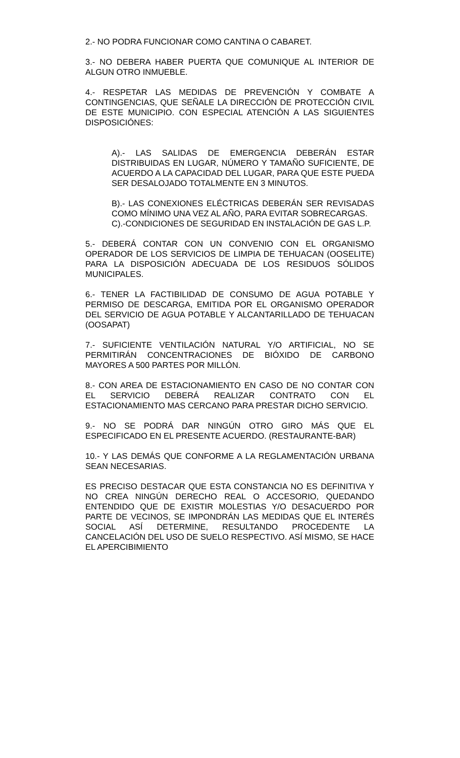2.- NO PODRA FUNCIONAR COMO CANTINA O CABARET.
3.- NO DEBERA HABER PUERTA QUE COMUNIQUE AL INTERIOR DE ALGUN OTRO INMUEBLE.
4.- RESPETAR LAS MEDIDAS DE PREVENCIÓN Y COMBATE A CONTINGENCIAS, QUE SEÑALE LA DIRECCIÓN DE PROTECCIÓN CIVIL DE ESTE MUNICIPIO. CON ESPECIAL ATENCIÓN A LAS SIGUIENTES DISPOSICIÓNES:
A).- LAS SALIDAS DE EMERGENCIA DEBERÁN ESTAR DISTRIBUIDAS EN LUGAR, NÚMERO Y TAMAÑO SUFICIENTE, DE ACUERDO A LA CAPACIDAD DEL LUGAR, PARA QUE ESTE PUEDA SER DESALOJADO TOTALMENTE EN 3 MINUTOS.
B).- LAS CONEXIONES ELÉCTRICAS DEBERÁN SER REVISADAS COMO MÍNIMO UNA VEZ AL AÑO, PARA EVITAR SOBRECARGAS.
C).-CONDICIONES DE SEGURIDAD EN INSTALACIÓN DE GAS L.P.
5.- DEBERÁ CONTAR CON UN CONVENIO CON EL ORGANISMO OPERADOR DE LOS SERVICIOS DE LIMPIA DE TEHUACAN (OOSELITE) PARA LA DISPOSICIÓN ADECUADA DE LOS RESIDUOS SÓLIDOS MUNICIPALES.
6.- TENER LA FACTIBILIDAD DE CONSUMO DE AGUA POTABLE Y PERMISO DE DESCARGA, EMITIDA POR EL ORGANISMO OPERADOR DEL SERVICIO DE AGUA POTABLE Y ALCANTARILLADO DE TEHUACAN (OOSAPAT)
7.- SUFICIENTE VENTILACIÓN NATURAL Y/O ARTIFICIAL, NO SE PERMITIRÁN CONCENTRACIONES DE BIÓXIDO DE CARBONO MAYORES A 500 PARTES POR MILLÓN.
8.- CON AREA DE ESTACIONAMIENTO EN CASO DE NO CONTAR CON EL SERVICIO DEBERÁ REALIZAR CONTRATO CON EL ESTACIONAMIENTO MAS CERCANO PARA PRESTAR DICHO SERVICIO.
9.- NO SE PODRÁ DAR NINGÚN OTRO GIRO MÁS QUE EL ESPECIFICADO EN EL PRESENTE ACUERDO. (RESTAURANTE-BAR)
10.- Y LAS DEMÁS QUE CONFORME A LA REGLAMENTACIÓN URBANA SEAN NECESARIAS.
ES PRECISO DESTACAR QUE ESTA CONSTANCIA NO ES DEFINITIVA Y NO CREA NINGÚN DERECHO REAL O ACCESORIO, QUEDANDO ENTENDIDO QUE DE EXISTIR MOLESTIAS Y/O DESACUERDO POR PARTE DE VECINOS, SE IMPONDRÁN LAS MEDIDAS QUE EL INTERÉS SOCIAL ASÍ DETERMINE, RESULTANDO PROCEDENTE LA CANCELACIÓN DEL USO DE SUELO RESPECTIVO. ASÍ MISMO, SE HACE EL APERCIBIMIENTO